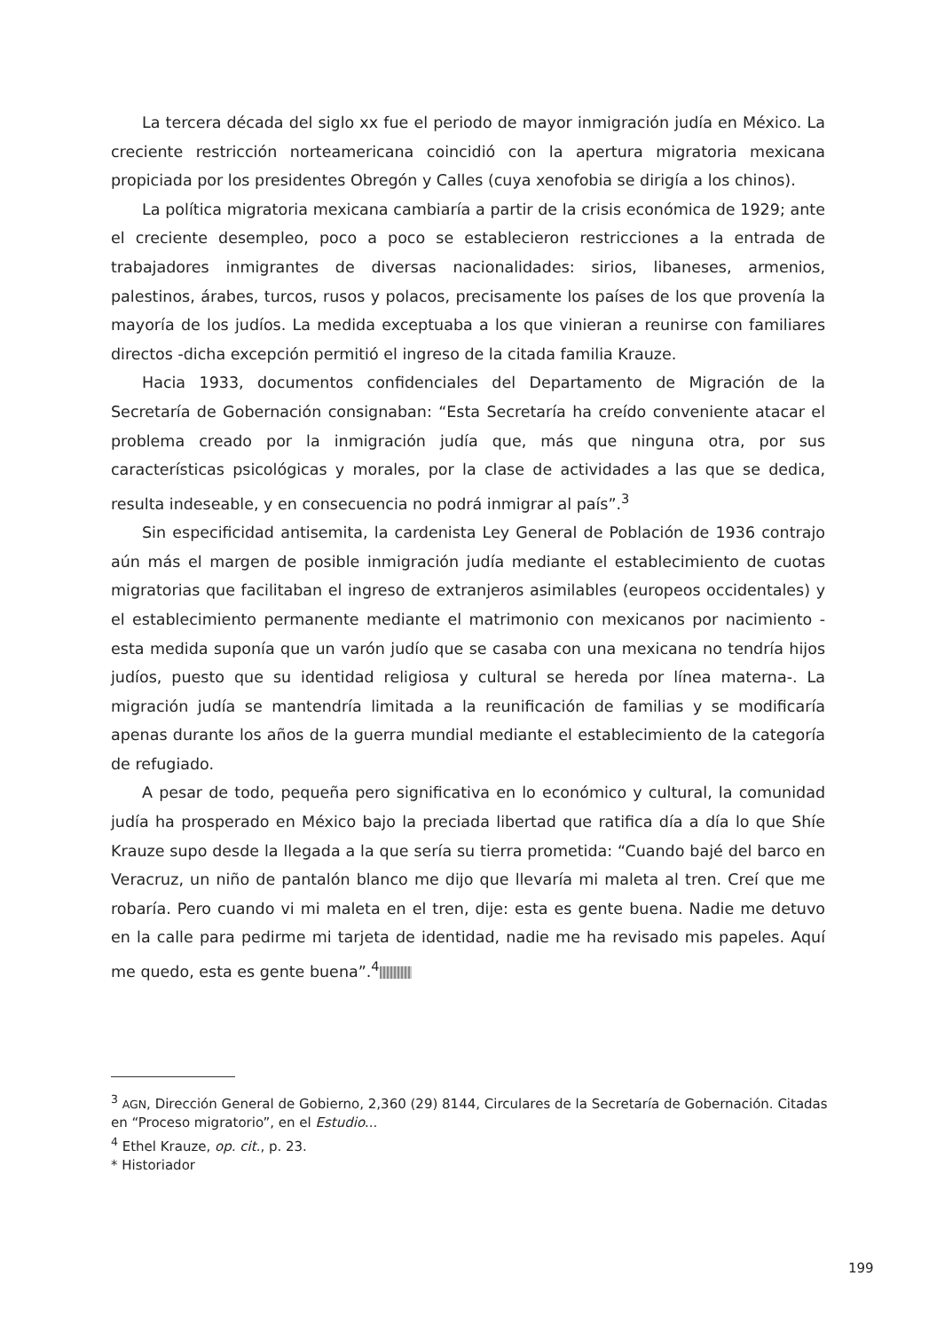La tercera década del siglo xx fue el periodo de mayor inmigración judía en México. La creciente restricción norteamericana coincidió con la apertura migratoria mexicana propiciada por los presidentes Obregón y Calles (cuya xenofobia se dirigía a los chinos).
La política migratoria mexicana cambiaría a partir de la crisis económica de 1929; ante el creciente desempleo, poco a poco se establecieron restricciones a la entrada de trabajadores inmigrantes de diversas nacionalidades: sirios, libaneses, armenios, palestinos, árabes, turcos, rusos y polacos, precisamente los países de los que provenía la mayoría de los judíos. La medida exceptuaba a los que vinieran a reunirse con familiares directos -dicha excepción permitió el ingreso de la citada familia Krauze.
Hacia 1933, documentos confidenciales del Departamento de Migración de la Secretaría de Gobernación consignaban: “Esta Secretaría ha creído conveniente atacar el problema creado por la inmigración judía que, más que ninguna otra, por sus características psicológicas y morales, por la clase de actividades a las que se dedica, resulta indeseable, y en consecuencia no podrá inmigrar al país”.<sup>3</sup>
Sin especificidad antisemita, la cardenista Ley General de Población de 1936 contrajo aún más el margen de posible inmigración judía mediante el establecimiento de cuotas migratorias que facilitaban el ingreso de extranjeros asimilables (europeos occidentales) y el establecimiento permanente mediante el matrimonio con mexicanos por nacimiento -esta medida suponía que un varón judío que se casaba con una mexicana no tendría hijos judíos, puesto que su identidad religiosa y cultural se hereda por línea materna-. La migración judía se mantendría limitada a la reunificación de familias y se modificaría apenas durante los años de la guerra mundial mediante el establecimiento de la categoría de refugiado.
A pesar de todo, pequeña pero significativa en lo económico y cultural, la comunidad judía ha prosperado en México bajo la preciada libertad que ratifica día a día lo que Shíe Krauze supo desde la llegada a la que sería su tierra prometida: “Cuando bajé del barco en Veracruz, un niño de pantalón blanco me dijo que llevaría mi maleta al tren. Creí que me robaría. Pero cuando vi mi maleta en el tren, dije: esta es gente buena. Nadie me detuvo en la calle para pedirme mi tarjeta de identidad, nadie me ha revisado mis papeles. Aquí me quedo, esta es gente buena”.<sup>4</sup>
<sup>3</sup> AGN, Dirección General de Gobierno, 2,360 (29) 8144, Circulares de la Secretaría de Gobernación. Citadas en “Proceso migratorio”, en el Estudio...
<sup>4</sup> Ethel Krauze, op. cit., p. 23.
* Historiador
199